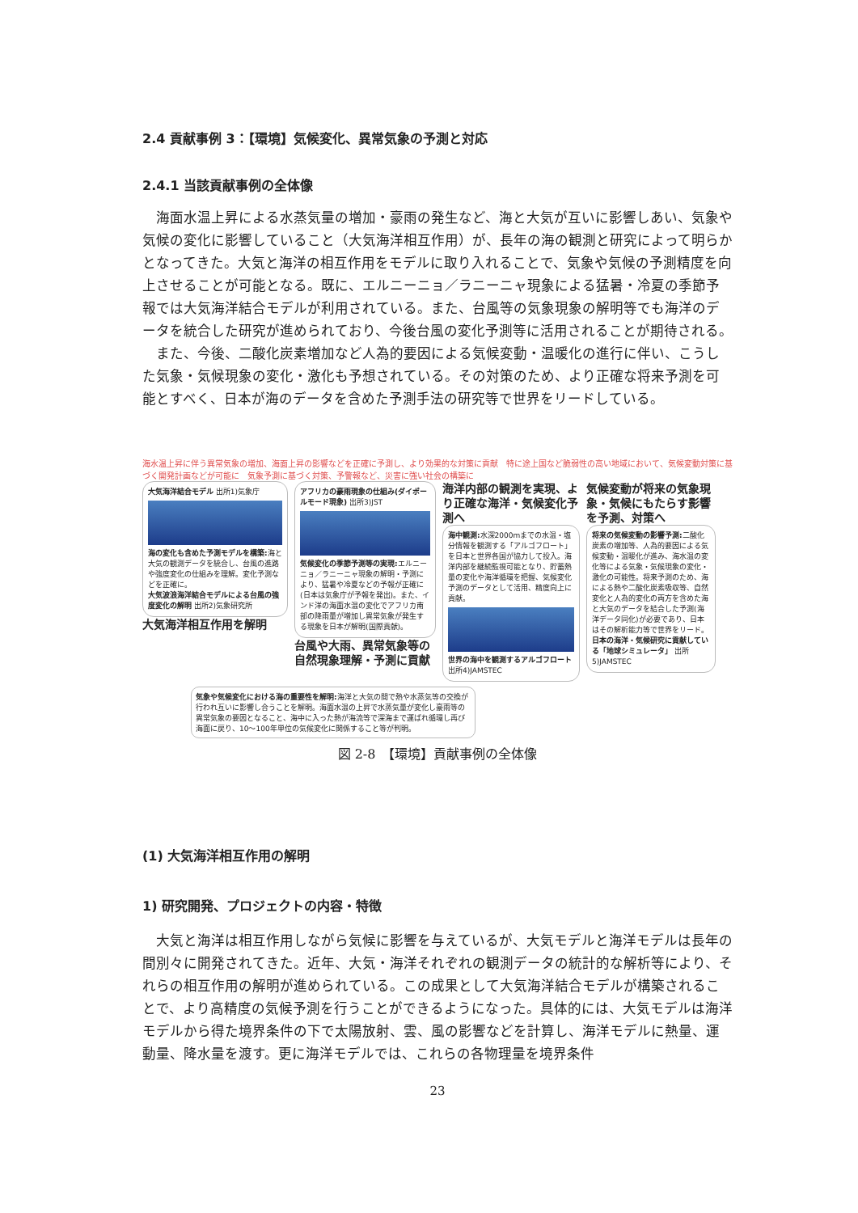2.4 貢献事例 3：【環境】気候変化、異常気象の予測と対応
2.4.1 当該貢献事例の全体像
海面水温上昇による水蒸気量の増加・豪雨の発生など、海と大気が互いに影響しあい、気象や気候の変化に影響していること（大気海洋相互作用）が、長年の海の観測と研究によって明らかとなってきた。大気と海洋の相互作用をモデルに取り入れることで、気象や気候の予測精度を向上させることが可能となる。既に、エルニーニョ／ラニーニャ現象による猛暑・冷夏の季節予報では大気海洋結合モデルが利用されている。また、台風等の気象現象の解明等でも海洋のデータを統合した研究が進められており、今後台風の変化予測等に活用されることが期待される。
また、今後、二酸化炭素増加など人為的要因による気候変動・温暖化の進行に伴い、こうした気象・気候現象の変化・激化も予想されている。その対策のため、より正確な将来予測を可能とすべく、日本が海のデータを含めた予測手法の研究等で世界をリードしている。
海水温上昇に伴う異常気象の増加、海面上昇の影響などを正確に予測し、より効果的な対策に貢献　特に途上国など脆弱性の高い地域において、気候変動対策に基づく開発計画などが可能に　気象予測に基づく対策、予警報など、災害に強い社会の構築に
大気海洋結合モデル 出所1)気象庁
海の変化も含めた予測モデルを構築: 海と大気の観測データを統合し、台風の進路や強度変化の仕組みを理解。変化予測などを正確に。
大気波浪海洋結合モデルによる台風の強度変化の解明 出所2)気象研究所
大気海洋相互作用を解明
アフリカの豪雨現象の仕組み(ダイポールモード現象) 出所3)JST
気候変化の季節予測等の実現: エルニーニョ／ラニーニャ現象の解明・予測により、猛暑や冷夏などの予報が正確に(日本は気象庁が予報を発出)。また、インド洋の海面水温の変化でアフリカ南部の降雨量が増加し異常気象が発生する現象を日本が解明(国際貢献)。
台風や大雨、異常気象等の自然現象理解・予測に貢献
海洋内部の観測を実現、より正確な海洋・気候変化予測へ
海中観測: 水深2000mまでの水温・塩分情報を観測する「アルゴフロート」を日本と世界各国が協力して投入。海洋内部を継続監視可能となり、貯蓄熱量の変化や海洋循環を把握、気候変化予測のデータとして活用、精度向上に貢献。
世界の海中を観測するアルゴフロート 出所4)JAMSTEC
気候変動が将来の気象現象・気候にもたらす影響を予測、対策へ
将来の気候変動の影響予測: 二酸化炭素の増加等、人為的要因による気候変動・温暖化が進み、海水温の変化等による気象・気候現象の変化・激化の可能性。将来予測のため、海による熱や二酸化炭素吸収等、自然変化と人為的変化の両方を含めた海と大気のデータを結合した予測(海洋データ同化)が必要であり、日本はその解析能力等で世界をリード。
日本の海洋・気候研究に貢献している「地球シミュレータ」 出所5)JAMSTEC
気象や気候変化における海の重要性を解明: 海洋と大気の間で熱や水蒸気等の交換が行われ互いに影響し合うことを解明。海面水温の上昇で水蒸気量が変化し豪雨等の異常気象の要因となること、海中に入った熱が海流等で深海まで運ばれ循環し再び海面に戻り、10〜100年単位の気候変化に関係すること等が判明。
図 2-8　【環境】貢献事例の全体像
(1) 大気海洋相互作用の解明
1) 研究開発、プロジェクトの内容・特徴
大気と海洋は相互作用しながら気候に影響を与えているが、大気モデルと海洋モデルは長年の間別々に開発されてきた。近年、大気・海洋それぞれの観測データの統計的な解析等により、それらの相互作用の解明が進められている。この成果として大気海洋結合モデルが構築されることで、より高精度の気候予測を行うことができるようになった。具体的には、大気モデルは海洋モデルから得た境界条件の下で太陽放射、雲、風の影響などを計算し、海洋モデルに熱量、運動量、降水量を渡す。更に海洋モデルでは、これらの各物理量を境界条件
23